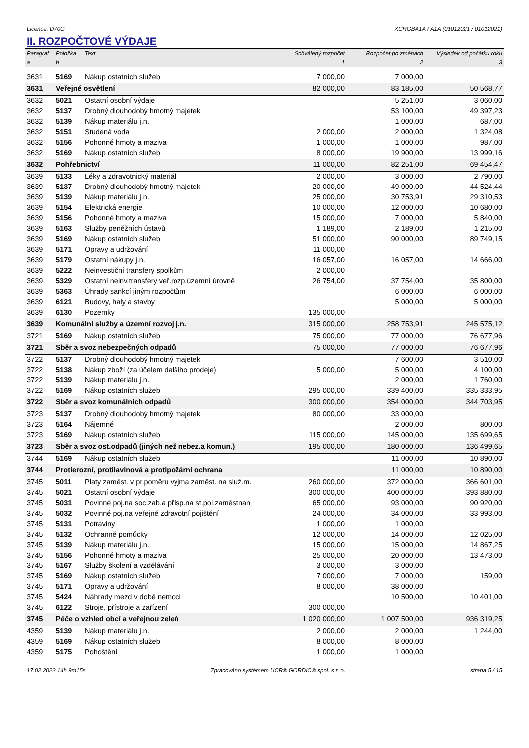Licence: D70G XCRGBA1A / A1A (01012021 / 01012021)
II. ROZPOČTOVÉ VÝDAJE
| Paragraf | Položka | Text | Schválený rozpočet | Rozpočet po změnách | Výsledek od počátku roku |
| --- | --- | --- | --- | --- | --- |
| a | b | | 1 | 2 | 3 |
| 3631 | 5169 | Nákup ostatních služeb | 7 000,00 | 7 000,00 | |
| 3631 | Veřejné osvětlení | | 82 000,00 | 83 185,00 | 50 568,77 |
| 3632 | 5021 | Ostatní osobní výdaje | | 5 251,00 | 3 060,00 |
| 3632 | 5137 | Drobný dlouhodobý hmotný majetek | | 53 100,00 | 49 397,23 |
| 3632 | 5139 | Nákup materiálu j.n. | | 1 000,00 | 687,00 |
| 3632 | 5151 | Studená voda | 2 000,00 | 2 000,00 | 1 324,08 |
| 3632 | 5156 | Pohonné hmoty a maziva | 1 000,00 | 1 000,00 | 987,00 |
| 3632 | 5169 | Nákup ostatních služeb | 8 000,00 | 19 900,00 | 13 999,16 |
| 3632 | Pohřebnictví | | 11 000,00 | 82 251,00 | 69 454,47 |
| 3639 | 5133 | Léky a zdravotnický materiál | 2 000,00 | 3 000,00 | 2 790,00 |
| 3639 | 5137 | Drobný dlouhodobý hmotný majetek | 20 000,00 | 49 000,00 | 44 524,44 |
| 3639 | 5139 | Nákup materiálu j.n. | 25 000,00 | 30 753,91 | 29 310,53 |
| 3639 | 5154 | Elektrická energie | 10 000,00 | 12 000,00 | 10 680,00 |
| 3639 | 5156 | Pohonné hmoty a maziva | 15 000,00 | 7 000,00 | 5 840,00 |
| 3639 | 5163 | Služby peněžních ústavů | 1 189,00 | 2 189,00 | 1 215,00 |
| 3639 | 5169 | Nákup ostatních služeb | 51 000,00 | 90 000,00 | 89 749,15 |
| 3639 | 5171 | Opravy a udržování | 11 000,00 | | |
| 3639 | 5179 | Ostatní nákupy j.n. | 16 057,00 | 16 057,00 | 14 666,00 |
| 3639 | 5222 | Neinvestiční transfery spolkům | 2 000,00 | | |
| 3639 | 5329 | Ostatní neinv.transfery veř.rozp.územní úrovně | 26 754,00 | 37 754,00 | 35 800,00 |
| 3639 | 5363 | Úhrady sankcí jiným rozpočtům | | 6 000,00 | 6 000,00 |
| 3639 | 6121 | Budovy, haly a stavby | | 5 000,00 | 5 000,00 |
| 3639 | 6130 | Pozemky | 135 000,00 | | |
| 3639 | Komunální služby a územní rozvoj j.n. | | 315 000,00 | 258 753,91 | 245 575,12 |
| 3721 | 5169 | Nákup ostatních služeb | 75 000,00 | 77 000,00 | 76 677,96 |
| 3721 | Sběr a svoz nebezpečných odpadů | | 75 000,00 | 77 000,00 | 76 677,96 |
| 3722 | 5137 | Drobný dlouhodobý hmotný majetek | | 7 600,00 | 3 510,00 |
| 3722 | 5138 | Nákup zboží (za účelem dalšího prodeje) | 5 000,00 | 5 000,00 | 4 100,00 |
| 3722 | 5139 | Nákup materiálu j.n. | | 2 000,00 | 1 760,00 |
| 3722 | 5169 | Nákup ostatních služeb | 295 000,00 | 339 400,00 | 335 333,95 |
| 3722 | Sběr a svoz komunálních odpadů | | 300 000,00 | 354 000,00 | 344 703,95 |
| 3723 | 5137 | Drobný dlouhodobý hmotný majetek | 80 000,00 | 33 000,00 | |
| 3723 | 5164 | Nájemné | | 2 000,00 | 800,00 |
| 3723 | 5169 | Nákup ostatních služeb | 115 000,00 | 145 000,00 | 135 699,65 |
| 3723 | Sběr a svoz ost.odpadů (jiných než nebez.a komun.) | | 195 000,00 | 180 000,00 | 136 499,65 |
| 3744 | 5169 | Nákup ostatních služeb | | 11 000,00 | 10 890,00 |
| 3744 | Protierozní, protilavinová a protipožární ochrana | | | 11 000,00 | 10 890,00 |
| 3745 | 5011 | Platy zaměst. v pr.poměru vyjma zaměst. na služ.m. | 260 000,00 | 372 000,00 | 366 601,00 |
| 3745 | 5021 | Ostatní osobní výdaje | 300 000,00 | 400 000,00 | 393 880,00 |
| 3745 | 5031 | Povinné poj.na soc.zab.a přísp.na st.pol.zaměstnan | 65 000,00 | 93 000,00 | 90 920,00 |
| 3745 | 5032 | Povinné poj.na veřejné zdravotní pojištění | 24 000,00 | 34 000,00 | 33 993,00 |
| 3745 | 5131 | Potraviny | 1 000,00 | 1 000,00 | |
| 3745 | 5132 | Ochranné pomůcky | 12 000,00 | 14 000,00 | 12 025,00 |
| 3745 | 5139 | Nákup materiálu j.n. | 15 000,00 | 15 000,00 | 14 867,25 |
| 3745 | 5156 | Pohonné hmoty a maziva | 25 000,00 | 20 000,00 | 13 473,00 |
| 3745 | 5167 | Služby školení a vzdělávání | 3 000,00 | 3 000,00 | |
| 3745 | 5169 | Nákup ostatních služeb | 7 000,00 | 7 000,00 | 159,00 |
| 3745 | 5171 | Opravy a udržování | 8 000,00 | 38 000,00 | |
| 3745 | 5424 | Náhrady mezd v době nemoci | | 10 500,00 | 10 401,00 |
| 3745 | 6122 | Stroje, přístroje a zařízení | 300 000,00 | | |
| 3745 | Péče o vzhled obcí a veřejnou zeleň | | 1 020 000,00 | 1 007 500,00 | 936 319,25 |
| 4359 | 5139 | Nákup materiálu j.n. | 2 000,00 | 2 000,00 | 1 244,00 |
| 4359 | 5169 | Nákup ostatních služeb | 8 000,00 | 8 000,00 | |
| 4359 | 5175 | Pohoštění | 1 000,00 | 1 000,00 | |
17.02.2022 14h 9m15s Zpracováno systémem UCR® GORDIC® spol. s r. o. strana 5 / 15